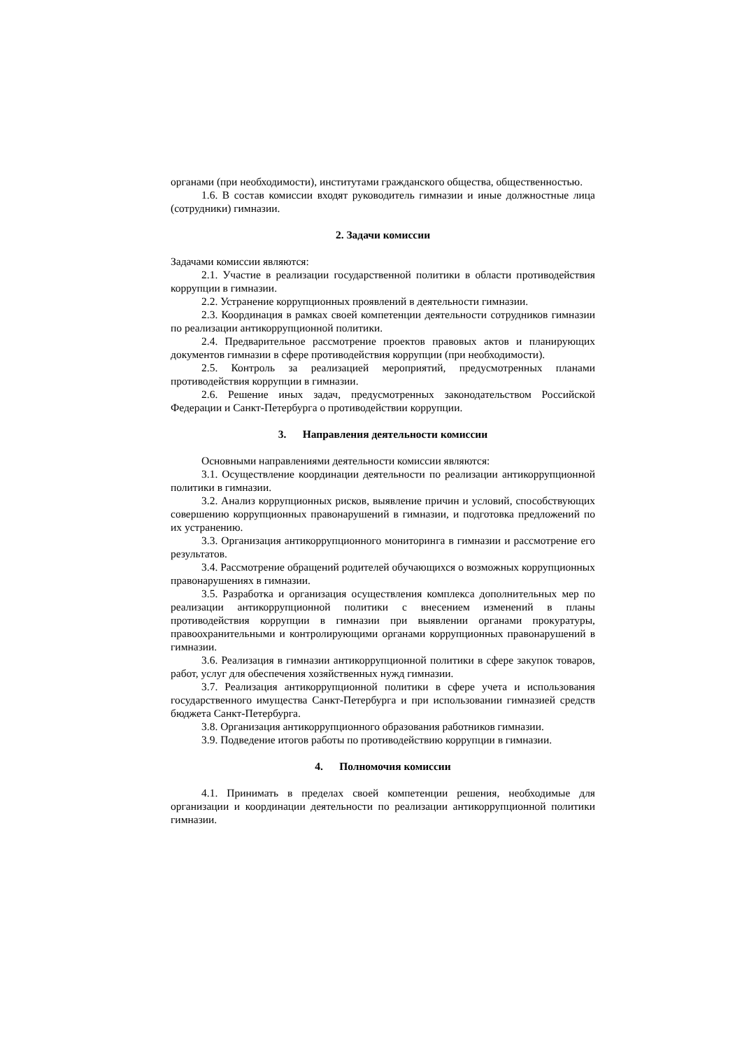органами (при необходимости), институтами гражданского общества, общественностью.
1.6. В состав комиссии входят руководитель гимназии и иные должностные лица (сотрудники) гимназии.
2. Задачи комиссии
Задачами комиссии являются:
2.1. Участие в реализации государственной политики в области противодействия коррупции в гимназии.
2.2. Устранение коррупционных проявлений в деятельности гимназии.
2.3. Координация в рамках своей компетенции деятельности сотрудников гимназии по реализации антикоррупционной политики.
2.4. Предварительное рассмотрение проектов правовых актов и планирующих документов гимназии в сфере противодействия коррупции (при необходимости).
2.5. Контроль за реализацией мероприятий, предусмотренных планами противодействия коррупции в гимназии.
2.6. Решение иных задач, предусмотренных законодательством Российской Федерации и Санкт-Петербурга о противодействии коррупции.
3. Направления деятельности комиссии
Основными направлениями деятельности комиссии являются:
3.1. Осуществление координации деятельности по реализации антикоррупционной политики в гимназии.
3.2. Анализ коррупционных рисков, выявление причин и условий, способствующих совершению коррупционных правонарушений в гимназии, и подготовка предложений по их устранению.
3.3. Организация антикоррупционного мониторинга в гимназии и рассмотрение его результатов.
3.4. Рассмотрение обращений родителей обучающихся о возможных коррупционных правонарушениях в гимназии.
3.5. Разработка и организация осуществления комплекса дополнительных мер по реализации антикоррупционной политики с внесением изменений в планы противодействия коррупции в гимназии при выявлении органами прокуратуры, правоохранительными и контролирующими органами коррупционных правонарушений в гимназии.
3.6. Реализация в гимназии антикоррупционной политики в сфере закупок товаров, работ, услуг для обеспечения хозяйственных нужд гимназии.
3.7. Реализация антикоррупционной политики в сфере учета и использования государственного имущества Санкт-Петербурга и при использовании гимназией средств бюджета Санкт-Петербурга.
3.8. Организация антикоррупционного образования работников гимназии.
3.9. Подведение итогов работы по противодействию коррупции в гимназии.
4. Полномочия комиссии
4.1. Принимать в пределах своей компетенции решения, необходимые для организации и координации деятельности по реализации антикоррупционной политики гимназии.